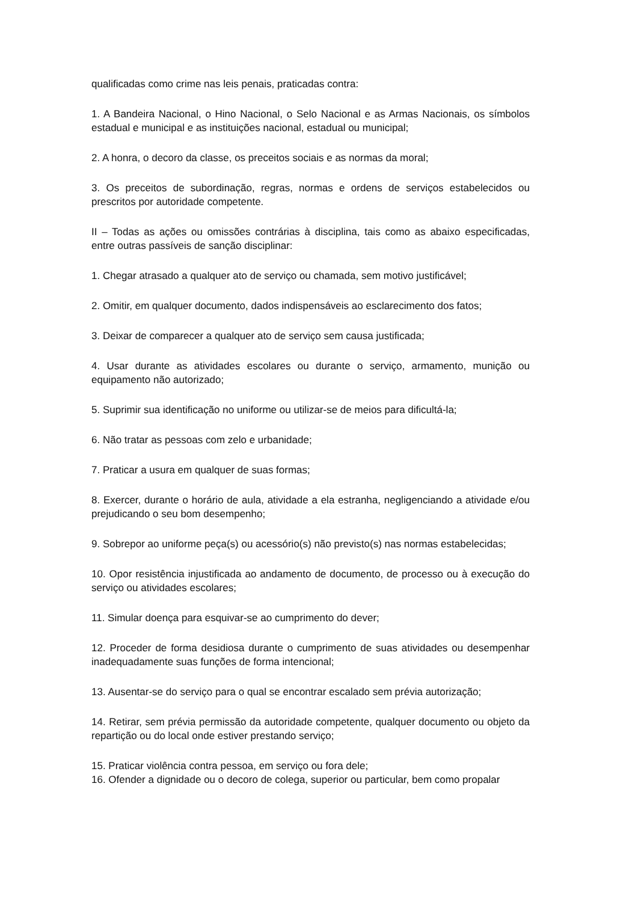qualificadas como crime nas leis penais, praticadas contra:
1. A Bandeira Nacional, o Hino Nacional, o Selo Nacional e as Armas Nacionais, os símbolos estadual e municipal e as instituições nacional, estadual ou municipal;
2. A honra, o decoro da classe, os preceitos sociais e as normas da moral;
3. Os preceitos de subordinação, regras, normas e ordens de serviços estabelecidos ou prescritos por autoridade competente.
II – Todas as ações ou omissões contrárias à disciplina, tais como as abaixo especificadas, entre outras passíveis de sanção disciplinar:
1. Chegar atrasado a qualquer ato de serviço ou chamada, sem motivo justificável;
2. Omitir, em qualquer documento, dados indispensáveis ao esclarecimento dos fatos;
3. Deixar de comparecer a qualquer ato de serviço sem causa justificada;
4. Usar durante as atividades escolares ou durante o serviço, armamento, munição ou equipamento não autorizado;
5. Suprimir sua identificação no uniforme ou utilizar-se de meios para dificultá-la;
6. Não tratar as pessoas com zelo e urbanidade;
7. Praticar a usura em qualquer de suas formas;
8. Exercer, durante o horário de aula, atividade a ela estranha, negligenciando a atividade e/ou prejudicando o seu bom desempenho;
9. Sobrepor ao uniforme peça(s) ou acessório(s) não previsto(s) nas normas estabelecidas;
10. Opor resistência injustificada ao andamento de documento, de processo ou à execução do serviço ou atividades escolares;
11. Simular doença para esquivar-se ao cumprimento do dever;
12. Proceder de forma desidiosa durante o cumprimento de suas atividades ou desempenhar inadequadamente suas funções de forma intencional;
13. Ausentar-se do serviço para o qual se encontrar escalado sem prévia autorização;
14. Retirar, sem prévia permissão da autoridade competente, qualquer documento ou objeto da repartição ou do local onde estiver prestando serviço;
15. Praticar violência contra pessoa, em serviço ou fora dele;
16. Ofender a dignidade ou o decoro de colega, superior ou particular, bem como propalar